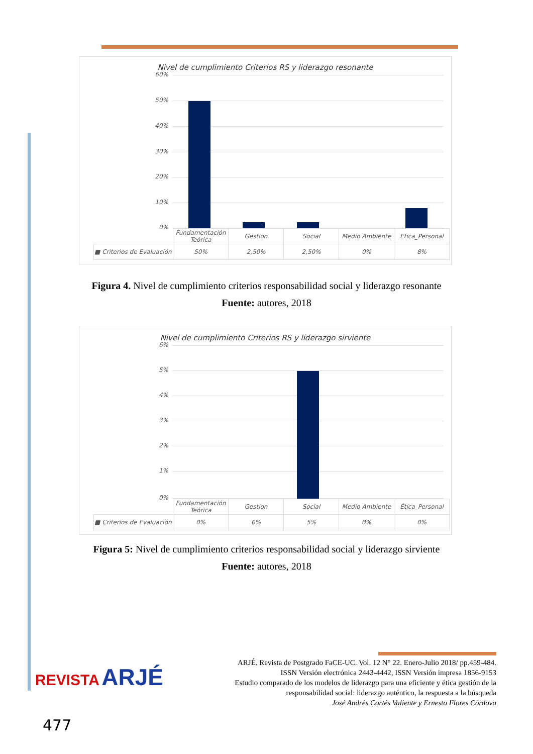Nivel de cumplimiento Criterios RS y liderazgo resonante
60%
50%
40%
30%
20%
10%
0%
| | Fundamentación Teórica | Gestion | Social | Medio Ambiente | Etica_Personal |
| ■ Criterios de Evaluación | 50% | 2,50% | 2,50% | 0% | 8% |
Figura 4. Nivel de cumplimiento criterios responsabilidad social y liderazgo resonante
Fuente: autores, 2018
Nivel de cumplimiento Criterios RS y liderazgo sirviente
6%
5%
4%
3%
2%
1%
0%
| | Fundamentación Teórica | Gestion | Social | Medio Ambiente | Ética_Personal |
| ■ Criterios de Evaluación | 0% | 0% | 5% | 0% | 0% |
Figura 5: Nivel de cumplimiento criterios responsabilidad social y liderazgo sirviente
Fuente: autores, 2018
REVISTA ARJÉ
ARJÉ. Revista de Postgrado FaCE-UC. Vol. 12 N° 22. Enero-Julio 2018/ pp.459-484.
ISSN Versión electrónica 2443-4442, ISSN Versión impresa 1856-9153
Estudio comparado de los modelos de liderazgo para una eficiente y ética gestión de la
responsabilidad social: liderazgo auténtico, la respuesta a la búsqueda
José Andrés Cortés Valiente y Ernesto Flores Córdova
477